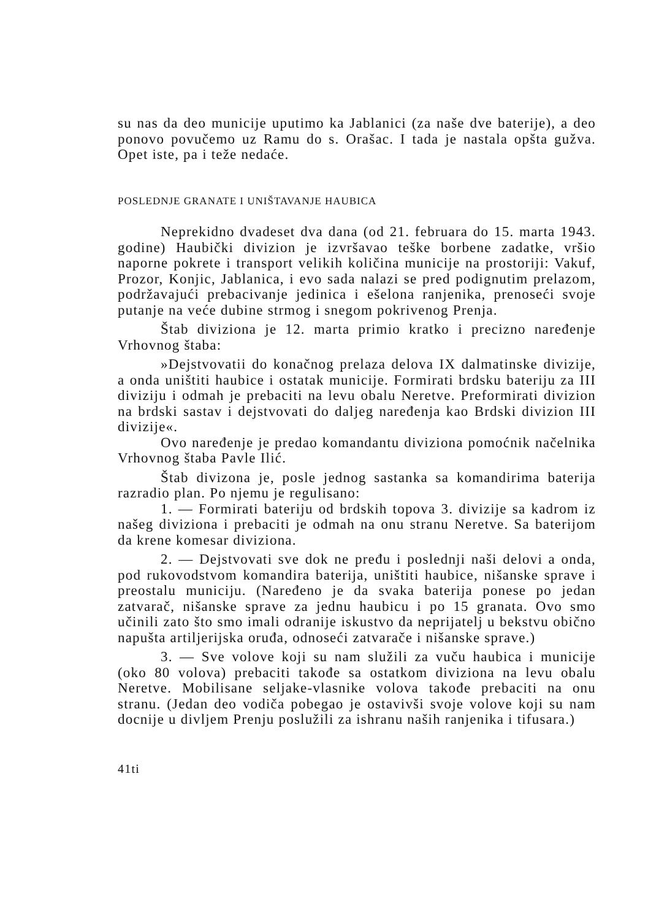su nas da deo municije uputimo ka Jablanici (za naše dve baterije), a deo ponovo povučemo uz Ramu do s. Orašac. I tada je nastala opšta gužva. Opet iste, pa i teže nedaće.
POSLEDNJE GRANATE I UNIŠTAVANJE HAUBICA
Neprekidno dvadeset dva dana (od 21. februara do 15. marta 1943. godine) Haubički divizion je izvršavao teške borbene zadatke, vršio naporne pokrete i transport velikih količina municije na prostoriji: Vakuf, Prozor, Konjic, Jablanica, i evo sada nalazi se pred podignutim prelazom, podržavajući prebacivanje jedinica i ešelona ranjenika, prenoseći svoje putanje na veće dubine strmog i snegom pokrivenog Prenja.
Štab diviziona je 12. marta primio kratko i precizno naređenje Vrhovnog štaba:
»Dejstvovatii do konačnog prelaza delova IX dalmatinske divizije, a onda uništiti haubice i ostatak municije. Formirati brdsku bateriju za III diviziju i odmah je prebaciti na levu obalu Neretve. Preformirati divizion na brdski sastav i dejstvovati do daljeg naređenja kao Brdski divizion III divizije«.
Ovo naređenje je predao komandantu diviziona pomoćnik načelnika Vrhovnog štaba Pavle Ilić.
Štab divizona je, posle jednog sastanka sa komandirima baterija razradio plan. Po njemu je regulisano:
1. — Formirati bateriju od brdskih topova 3. divizije sa kadrom iz našeg diviziona i prebaciti je odmah na onu stranu Neretve. Sa baterijom da krene komesar diviziona.
2. — Dejstvovati sve dok ne pređu i poslednji naši delovi a onda, pod rukovodstvom komandira baterija, uništiti haubice, nišanske sprave i preostalu municiju. (Naređeno je da svaka baterija ponese po jedan zatvarač, nišanske sprave za jednu haubicu i po 15 granata. Ovo smo učinili zato što smo imali odranije iskustvo da neprijatelj u bekstvu obično napušta artiljerijska oruđa, odnoseći zatvarače i nišanske sprave.)
3. — Sve volove koji su nam služili za vuču haubica i municije (oko 80 volova) prebaciti takođe sa ostatkom diviziona na levu obalu Neretve. Mobilisane seljake-vlasnike volova takođe prebaciti na onu stranu. (Jedan deo vodiča pobegao je ostavivši svoje volove koji su nam docnije u divljem Prenju poslužili za ishranu naših ranjenika i tifusara.)
41ti